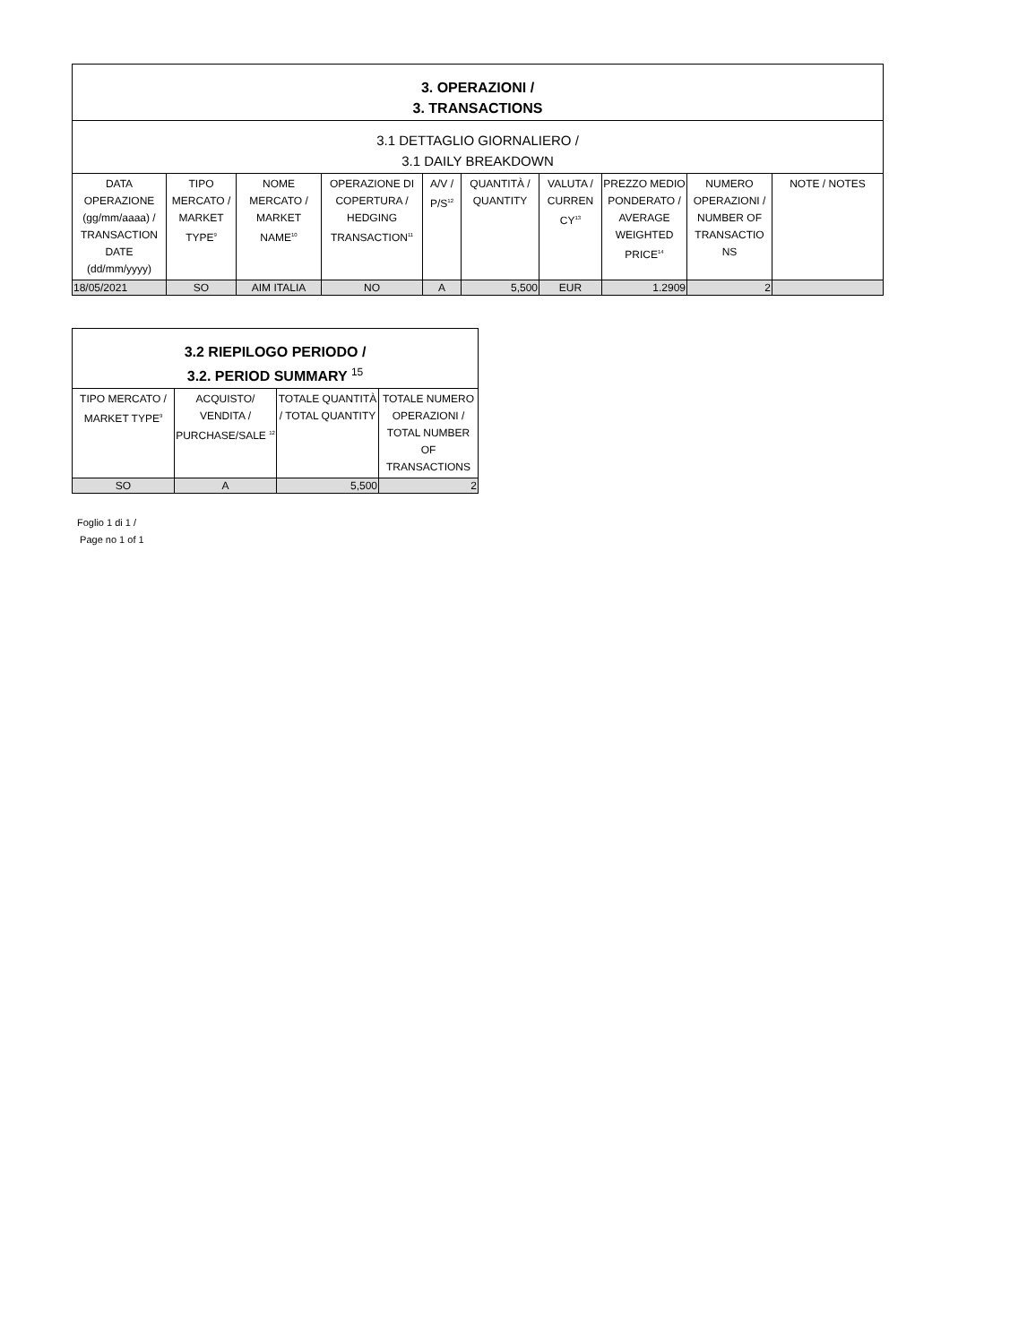| 3. OPERAZIONI / 3. TRANSACTIONS | | | | | | | | | |
| --- | --- | --- | --- | --- | --- | --- | --- | --- | --- |
| 3.1 DETTAGLIO GIORNALIERO / 3.1 DAILY BREAKDOWN | | | | | | | | | |
| DATA OPERAZIONE (gg/mm/aaaa) / TRANSACTION DATE (dd/mm/yyyy) | TIPO MERCATO / MARKET TYPE<sup>9</sup> | NOME MERCATO / MARKET NAME<sup>10</sup> | OPERAZIONE DI COPERTURA / HEDGING TRANSACTION<sup>11</sup> | A/V / P/S<sup>12</sup> | QUANTITÀ / QUANTITY | VALUTA / CURREN CY<sup>13</sup> | PREZZO MEDIO PONDERATO / AVERAGE WEIGHTED PRICE<sup>14</sup> | NUMERO OPERAZIONI / NUMBER OF TRANSACTIO NS | NOTE / NOTES |
| 18/05/2021 | SO | AIM ITALIA | NO | A | 5,500 | EUR | 1.2909 | 2 | |
| 3.2 RIEPILOGO PERIODO / 3.2. PERIOD SUMMARY <sup>15</sup> | | | |
| --- | --- | --- | --- |
| TIPO MERCATO / MARKET TYPE<sup>9</sup> | ACQUISTO/ VENDITA / PURCHASE/SALE <sup>12</sup> | TOTALE QUANTITÀ / TOTAL QUANTITY | TOTALE NUMERO OPERAZIONI / TOTAL NUMBER OF TRANSACTIONS |
| SO | A | 5,500 | 2 |
Foglio 1 di 1 /
Page no 1 of 1